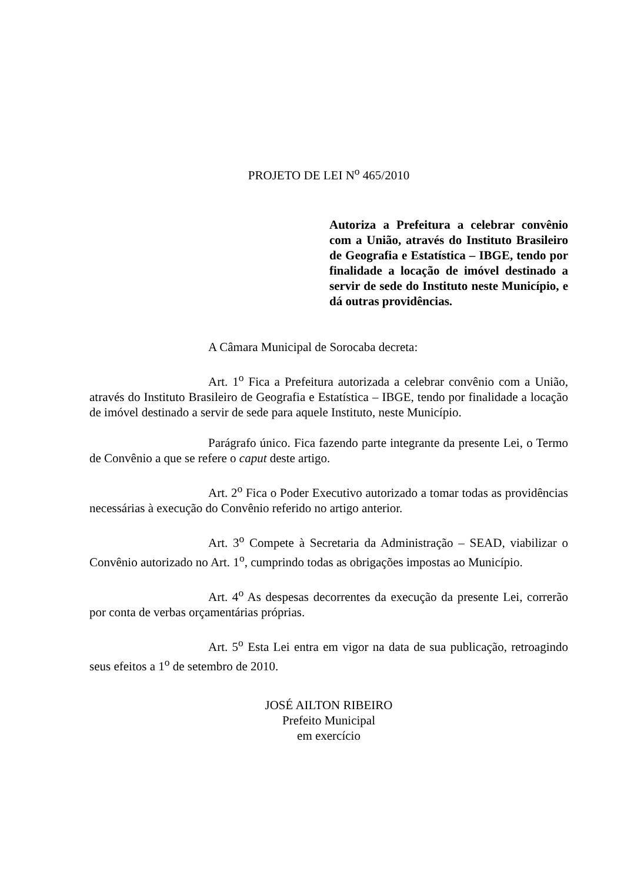PROJETO DE LEI N<sup>o</sup> 465/2010
Autoriza a Prefeitura a celebrar convênio com a União, através do Instituto Brasileiro de Geografia e Estatística – IBGE, tendo por finalidade a locação de imóvel destinado a servir de sede do Instituto neste Município, e dá outras providências.
A Câmara Municipal de Sorocaba decreta:
Art. 1<sup>o</sup> Fica a Prefeitura autorizada a celebrar convênio com a União, através do Instituto Brasileiro de Geografia e Estatística – IBGE, tendo por finalidade a locação de imóvel destinado a servir de sede para aquele Instituto, neste Município.
Parágrafo único. Fica fazendo parte integrante da presente Lei, o Termo de Convênio a que se refere o caput deste artigo.
Art. 2<sup>o</sup> Fica o Poder Executivo autorizado a tomar todas as providências necessárias à execução do Convênio referido no artigo anterior.
Art. 3<sup>o</sup> Compete à Secretaria da Administração – SEAD, viabilizar o Convênio autorizado no Art. 1<sup>o</sup>, cumprindo todas as obrigações impostas ao Município.
Art. 4<sup>o</sup> As despesas decorrentes da execução da presente Lei, correrão por conta de verbas orçamentárias próprias.
Art. 5<sup>o</sup> Esta Lei entra em vigor na data de sua publicação, retroagindo seus efeitos a 1<sup>o</sup> de setembro de 2010.
JOSÉ AILTON RIBEIRO
Prefeito Municipal
em exercício